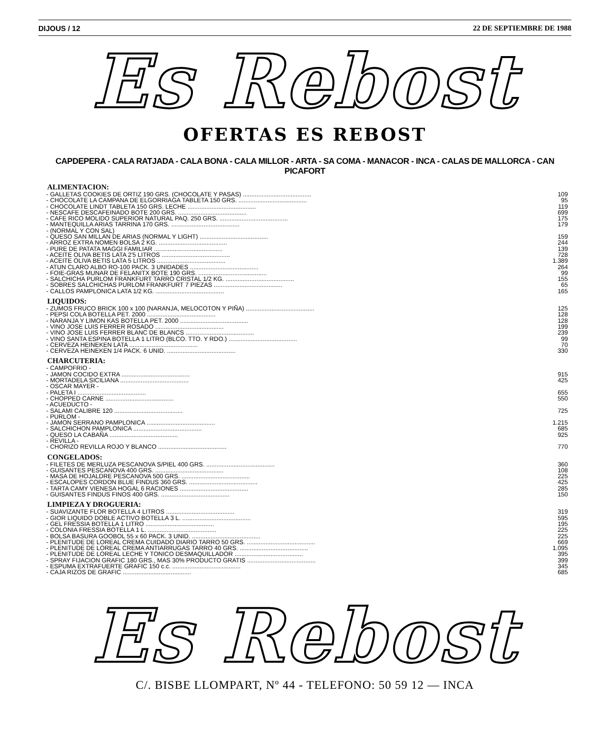DIJOUS / 12 22 DE SEPTIEMBRE DE 1988
Es Rebost
OFERTAS ES REBOST
CAPDEPERA - CALA RATJADA - CALA BONA - CALA MILLOR - ARTA - SA COMA - MANACOR - INCA - CALAS DE MALLORCA - CAN PICAFORT
ALIMENTACION:
| - GALLETAS COOKIES DE ORTIZ 190 GRS. (CHOCOLATE Y PASAS) ........................................ | 109 |
| - CHOCOLATE LA CAMPANA DE ELGORRIAGA TABLETA 150 GRS. ........................................ | 95 |
| - CHOCOLATE LINDT TABLETA 150 GRS. LECHE ........................................ | 119 |
| - NESCAFE DESCAFEINADO BOTE 200 GRS. ........................................ | 699 |
| - CAFE RICO MOLIDO SUPERIOR NATURAL PAQ. 250 GRS. ........................................ | 175 |
| - MANTEQUILLA ARIAS TARRINA 170 GRS. ........................................ | 179 |
| - (NORMAL Y CON SAL) | |
| - QUESO SAN MILLAN DE ARIAS (NORMAL Y LIGHT) ........................................ | 159 |
| - ARROZ EXTRA NOMEN BOLSA 2 KG. ........................................ | 244 |
| - PURE DE PATATA MAGGI FAMILIAR ........................................ | 139 |
| - ACEITE OLIVA BETIS LATA 2'5 LITROS ........................................ | 728 |
| - ACEITE OLIVA BETIS LATA 5 LITROS ........................................ | 1.389 |
| - ATUN CLARO ALBO RO-100 PACK. 3 UNIDADES ........................................ | 264 |
| - FOIE-GRAS MUNAR DE FELANITX BOTE 190 GRS. ........................................ | 99 |
| - SALCHICHA PURLOM FRANKFURT TARRO CRISTAL 1/2 KG. ........................................ | 155 |
| - SOBRES SALCHICHAS PURLOM FRANKFURT 7 PIEZAS ........................................ | 65 |
| - CALLOS PAMPLONICA LATA 1/2 KG. ........................................ | 165 |
LIQUIDOS:
| - ZUMOS FRUCO BRICK 100 x 100 (NARANJA, MELOCOTON Y PIÑA) ........................................ | 125 |
| - PEPSI COLA BOTELLA PET. 2000 ........................................ | 128 |
| - NARANJA Y LIMON KAS BOTELLA PET. 2000 ........................................ | 128 |
| - VINO JOSE LUIS FERRER ROSADO ........................................ | 199 |
| - VINO JOSE LUIS FERRER BLANC DE BLANCS ........................................ | 239 |
| - VINO SANTA ESPINA BOTELLA 1 LITRO (BLCO. TTO. Y RDO.) ........................................ | 99 |
| - CERVEZA HEINEKEN LATA ........................................ | 70 |
| - CERVEZA HEINEKEN 1/4 PACK. 6 UNID. ........................................ | 330 |
CHARCUTERIA:
| - CAMPOFRIO - | |
| - JAMON COCIDO EXTRA ........................................ | 915 |
| - MORTADELA SICILIANA ........................................ | 425 |
| - OSCAR MAYER - | |
| - PALETA I ........................................ | 655 |
| - CHOPPED CARNE ........................................ | 550 |
| - ACUEDUCTO - | |
| - SALAMI CALIBRE 120 ........................................ | 725 |
| - PURLOM - | |
| - JAMON SERRANO PAMPLONICA ........................................ | 1.215 |
| - SALCHICHON PAMPLONICA ........................................ | 685 |
| - QUESO LA CABAÑA ........................................ | 925 |
| - REVILLA - | |
| - CHORIZO REVILLA ROJO Y BLANCO ........................................ | 770 |
CONGELADOS:
| - FILETES DE MERLUZA PESCANOVA S/PIEL 400 GRS. ........................................ | 360 |
| - GUISANTES PESCANOVA 400 GRS. ........................................ | 108 |
| - MASA DE HOJALDRE PESCANOVA 500 GRS. ........................................ | 225 |
| - ESCALOPES CORDON BLUE FINDUS 360 GRS. ........................................ | 425 |
| - TARTA CAMY VIENESA HOGAL 6 RACIONES ........................................ | 285 |
| - GUISANTES FINDUS FINOS 400 GRS. ........................................ | 150 |
LIMPIEZA Y DROGUERIA:
| - SUAVIZANTE FLOR BOTELLA 4 LITROS ........................................ | 319 |
| - GIOR LIQUIDO DOBLE ACTIVO BOTELLA 3 L. ........................................ | 595 |
| - GEL FRESSIA BOTELLA 1 LITRO ........................................ | 195 |
| - COLONIA FRESSIA BOTELLA 1 L. ........................................ | 225 |
| - BOLSA BASURA GOOBOL 55 x 60 PACK. 3 UNID. ........................................ | 225 |
| - PLENITUDE DE LOREAL CREMA CUIDADO DIARIO TARRO 50 GRS. ........................................ | 669 |
| - PLENITUDE DE LOREAL CREMA ANTIARRUGAS TARRO 40 GRS. ........................................ | 1.095 |
| - PLENITUDE DE LOREAL LECHE Y TONICO DESMAQUILLADOR ........................................ | 395 |
| - SPRAY FIJACION GRAFIC 180 GRS., MAS 30% PRODUCTO GRATIS ........................................ | 399 |
| - ESPUMA EXTRAFUERTE GRAFIC 150 c.c. ........................................ | 345 |
| - CAJA RIZOS DE GRAFIC ........................................ | 685 |
Es Rebost
C/. BISBE LLOMPART, Nº 44 - TELEFONO: 50 59 12 — INCA